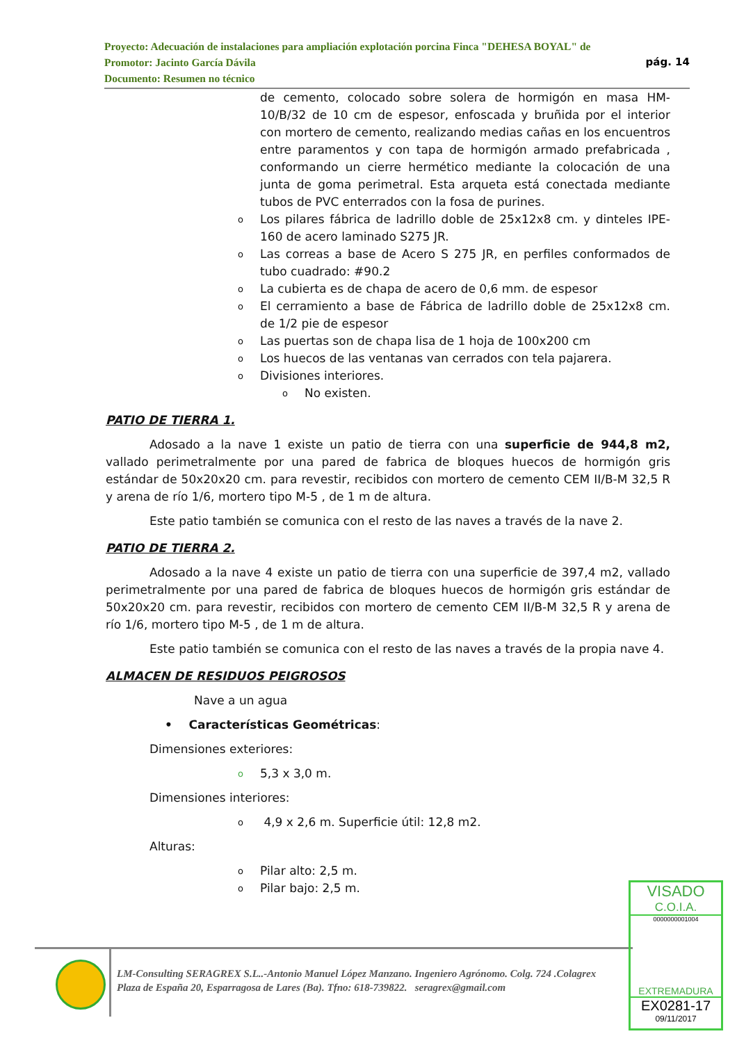Proyecto: Adecuación de instalaciones para ampliación explotación porcina Finca "DEHESA BOYAL" de
Promotor: Jacinto García Dávila pág. 14
Documento: Resumen no técnico
de cemento, colocado sobre solera de hormigón en masa HM-10/B/32 de 10 cm de espesor, enfoscada y bruñida por el interior con mortero de cemento, realizando medias cañas en los encuentros entre paramentos y con tapa de hormigón armado prefabricada , conformando un cierre hermético mediante la colocación de una junta de goma perimetral. Esta arqueta está conectada mediante tubos de PVC enterrados con la fosa de purines.
o Los pilares fábrica de ladrillo doble de 25x12x8 cm. y dinteles IPE-160 de acero laminado S275 JR.
o Las correas a base de Acero S 275 JR, en perfiles conformados de tubo cuadrado: #90.2
o La cubierta es de chapa de acero de 0,6 mm. de espesor
o El cerramiento a base de Fábrica de ladrillo doble de 25x12x8 cm. de 1/2 pie de espesor
o Las puertas son de chapa lisa de 1 hoja de 100x200 cm
o Los huecos de las ventanas van cerrados con tela pajarera.
o Divisiones interiores.
o No existen.
PATIO DE TIERRA 1.
Adosado a la nave 1 existe un patio de tierra con una superficie de 944,8 m2, vallado perimetralmente por una pared de fabrica de bloques huecos de hormigón gris estándar de 50x20x20 cm. para revestir, recibidos con mortero de cemento CEM II/B-M 32,5 R y arena de río 1/6, mortero tipo M-5 , de 1 m de altura.
Este patio también se comunica con el resto de las naves a través de la nave 2.
PATIO DE TIERRA 2.
Adosado a la nave 4 existe un patio de tierra con una superficie de 397,4 m2, vallado perimetralmente por una pared de fabrica de bloques huecos de hormigón gris estándar de 50x20x20 cm. para revestir, recibidos con mortero de cemento CEM II/B-M 32,5 R y arena de río 1/6, mortero tipo M-5 , de 1 m de altura.
Este patio también se comunica con el resto de las naves a través de la propia nave 4.
ALMACEN DE RESIDUOS PEIGROSOS
Nave a un agua
• Características Geométricas:
Dimensiones exteriores:
o 5,3 x 3,0 m.
Dimensiones interiores:
o 4,9 x 2,6 m. Superficie útil: 12,8 m2.
Alturas:
o Pilar alto: 2,5 m.
o Pilar bajo: 2,5 m.
LM-Consulting SERAGREX S.L..-Antonio Manuel López Manzano. Ingeniero Agrónomo. Colg. 724 .Colagrex
Plaza de España 20, Esparragosa de Lares (Ba). Tfno: 618-739822. seragrex@gmail.com
VISADO
C.O.I.A.
0000000001004
EXTREMADURA
EX0281-17
09/11/2017